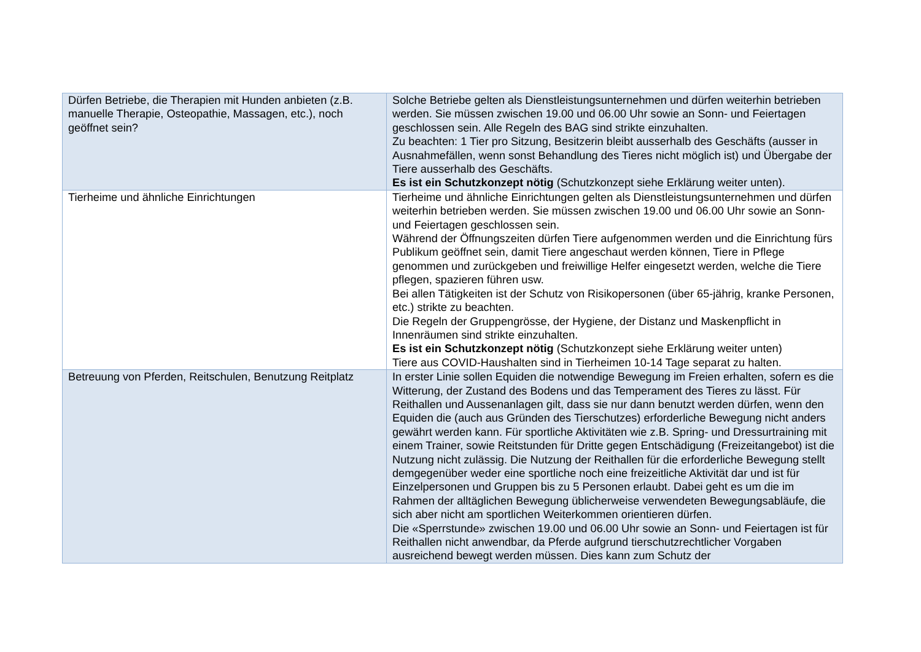| Dürfen Betriebe, die Therapien mit Hunden anbieten (z.B. manuelle Therapie, Osteopathie, Massagen, etc.), noch geöffnet sein? | Solche Betriebe gelten als Dienstleistungsunternehmen und dürfen weiterhin betrieben werden. Sie müssen zwischen 19.00 und 06.00 Uhr sowie an Sonn- und Feiertagen geschlossen sein. Alle Regeln des BAG sind strikte einzuhalten. Zu beachten: 1 Tier pro Sitzung, Besitzerin bleibt ausserhalb des Geschäfts (ausser in Ausnahmefällen, wenn sonst Behandlung des Tieres nicht möglich ist) und Übergabe der Tiere ausserhalb des Geschäfts. Es ist ein Schutzkonzept nötig (Schutzkonzept siehe Erklärung weiter unten). |
| Tierheime und ähnliche Einrichtungen | Tierheime und ähnliche Einrichtungen gelten als Dienstleistungsunternehmen und dürfen weiterhin betrieben werden. Sie müssen zwischen 19.00 und 06.00 Uhr sowie an Sonn- und Feiertagen geschlossen sein. Während der Öffnungszeiten dürfen Tiere aufgenommen werden und die Einrichtung fürs Publikum geöffnet sein, damit Tiere angeschaut werden können, Tiere in Pflege genommen und zurückgeben und freiwillige Helfer eingesetzt werden, welche die Tiere pflegen, spazieren führen usw. Bei allen Tätigkeiten ist der Schutz von Risikopersonen (über 65-jährig, kranke Personen, etc.) strikte zu beachten. Die Regeln der Gruppengrösse, der Hygiene, der Distanz und Maskenpflicht in Innenräumen sind strikte einzuhalten. Es ist ein Schutzkonzept nötig (Schutzkonzept siehe Erklärung weiter unten) Tiere aus COVID-Haushalten sind in Tierheimen 10-14 Tage separat zu halten. |
| Betreuung von Pferden, Reitschulen, Benutzung Reitplatz | In erster Linie sollen Equiden die notwendige Bewegung im Freien erhalten, sofern es die Witterung, der Zustand des Bodens und das Temperament des Tieres zu lässt. Für Reithallen und Aussenanlagen gilt, dass sie nur dann benutzt werden dürfen, wenn den Equiden die (auch aus Gründen des Tierschutzes) erforderliche Bewegung nicht anders gewährt werden kann. Für sportliche Aktivitäten wie z.B. Spring- und Dressurtraining mit einem Trainer, sowie Reitstunden für Dritte gegen Entschädigung (Freizeitangebot) ist die Nutzung nicht zulässig. Die Nutzung der Reithallen für die erforderliche Bewegung stellt demgegenüber weder eine sportliche noch eine freizeitliche Aktivität dar und ist für Einzelpersonen und Gruppen bis zu 5 Personen erlaubt. Dabei geht es um die im Rahmen der alltäglichen Bewegung üblicherweise verwendeten Bewegungsabläufe, die sich aber nicht am sportlichen Weiterkommen orientieren dürfen. Die «Sperrstunde» zwischen 19.00 und 06.00 Uhr sowie an Sonn- und Feiertagen ist für Reithallen nicht anwendbar, da Pferde aufgrund tierschutzrechtlicher Vorgaben ausreichend bewegt werden müssen. Dies kann zum Schutz der |